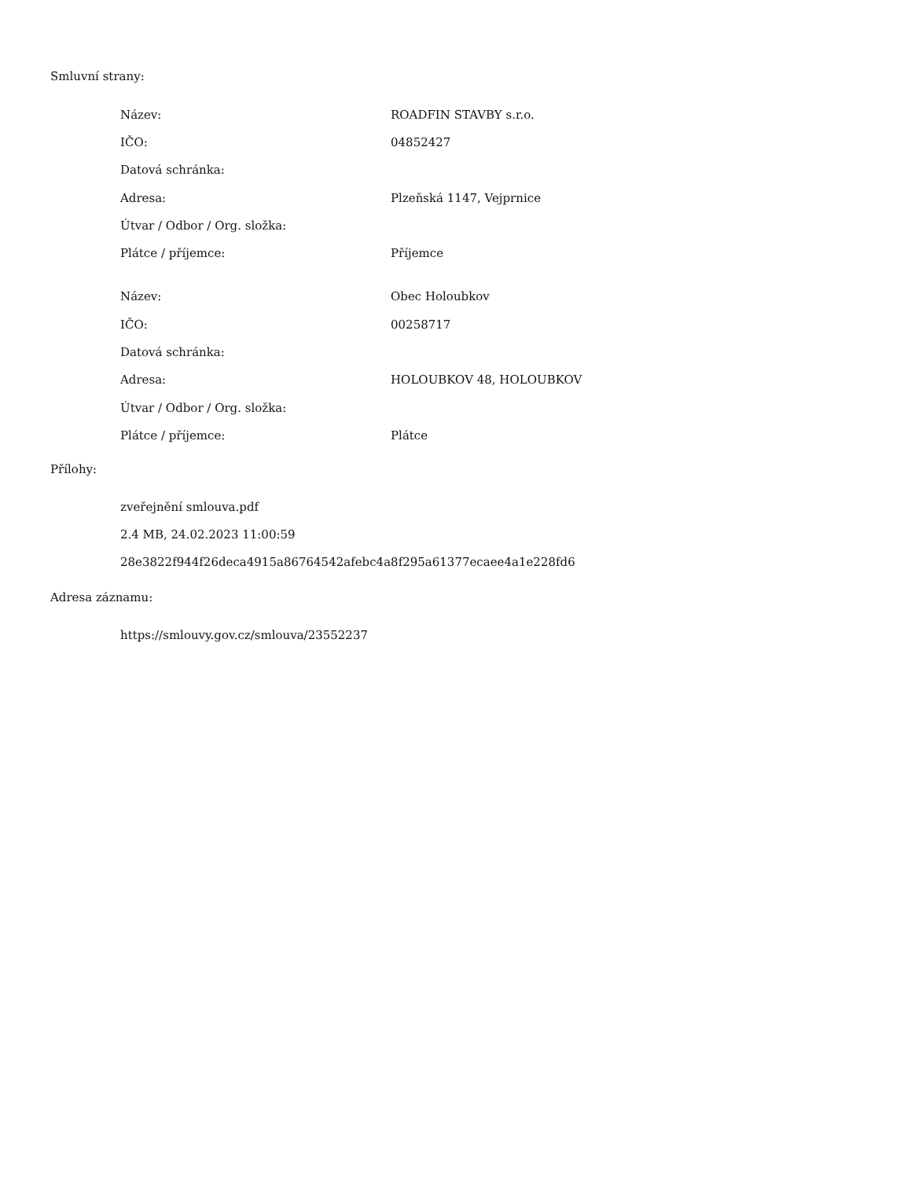Smluvní strany:
| Název: | ROADFIN STAVBY s.r.o. |
| IČO: | 04852427 |
| Datová schránka: | |
| Adresa: | Plzeňská 1147, Vejprnice |
| Útvar / Odbor / Org. složka: | |
| Plátce / příjemce: | Příjemce |
| Název: | Obec Holoubkov |
| IČO: | 00258717 |
| Datová schránka: | |
| Adresa: | HOLOUBKOV 48, HOLOUBKOV |
| Útvar / Odbor / Org. složka: | |
| Plátce / příjemce: | Plátce |
Přílohy:
zveřejnění smlouva.pdf
2.4 MB, 24.02.2023 11:00:59
28e3822f944f26deca4915a86764542afebc4a8f295a61377ecaee4a1e228fd6
Adresa záznamu:
https://smlouvy.gov.cz/smlouva/23552237